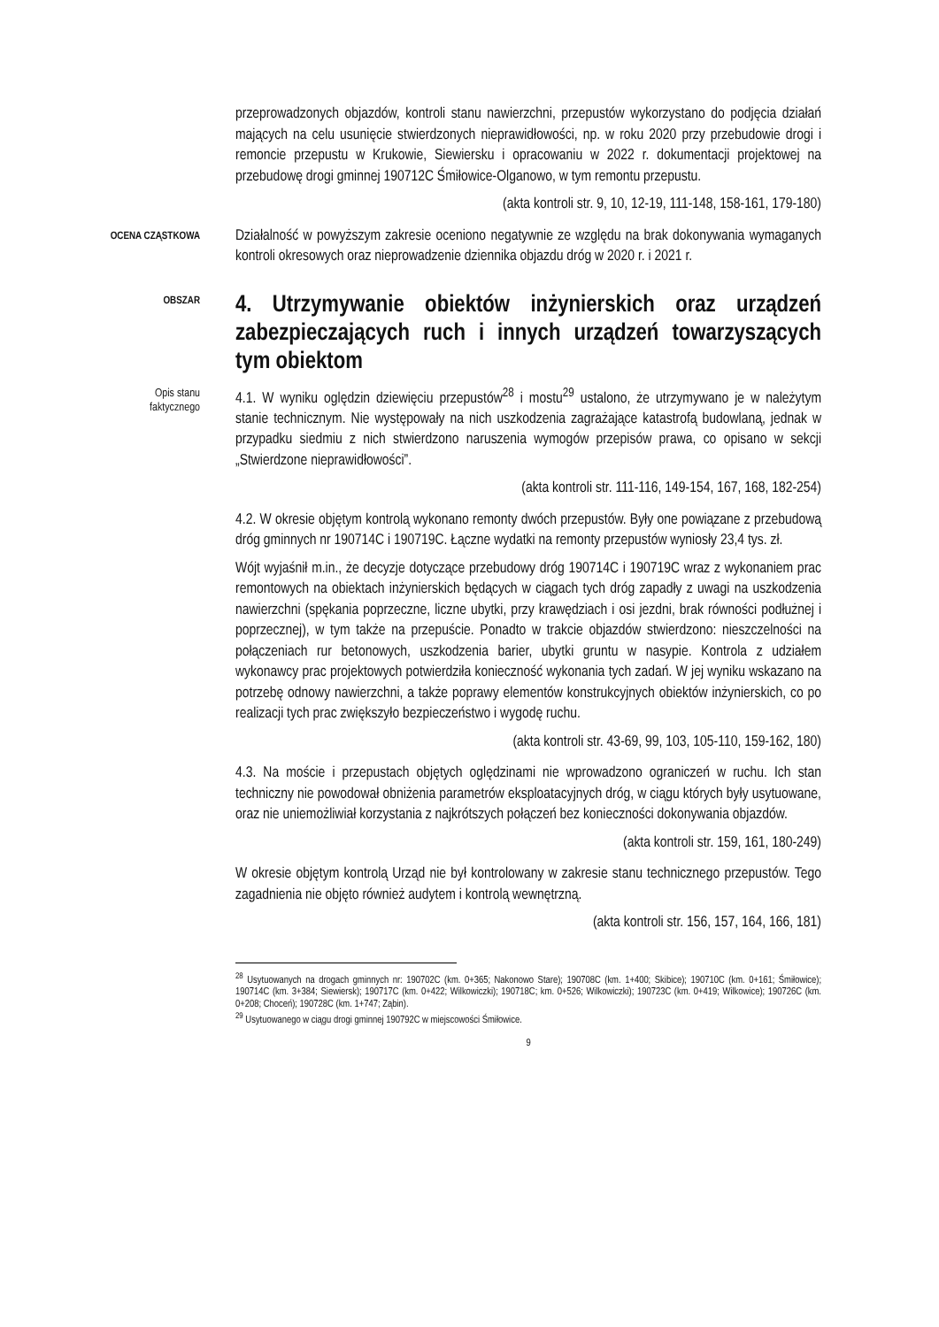przeprowadzonych objazdów, kontroli stanu nawierzchni, przepustów wykorzystano do podjęcia działań mających na celu usunięcie stwierdzonych nieprawidłowości, np. w roku 2020 przy przebudowie drogi i remoncie przepustu w Krukowie, Siewiersku i opracowaniu w 2022 r. dokumentacji projektowej na przebudowę drogi gminnej 190712C Śmiłowice-Olganowo, w tym remontu przepustu.
(akta kontroli str. 9, 10, 12-19, 111-148, 158-161, 179-180)
OCENA CZĄSTKOWA
Działalność w powyższym zakresie oceniono negatywnie ze względu na brak dokonywania wymaganych kontroli okresowych oraz nieprowadzenie dziennika objazdu dróg w 2020 r. i 2021 r.
OBSZAR
4. Utrzymywanie obiektów inżynierskich oraz urządzeń zabezpieczających ruch i innych urządzeń towarzyszących tym obiektom
Opis stanu
faktycznego
4.1. W wyniku oględzin dziewięciu przepustów<sup>28</sup> i mostu<sup>29</sup> ustalono, że utrzymywano je w należytym stanie technicznym. Nie występowały na nich uszkodzenia zagrażające katastrofą budowlaną, jednak w przypadku siedmiu z nich stwierdzono naruszenia wymogów przepisów prawa, co opisano w sekcji „Stwierdzone nieprawidłowości”.
(akta kontroli str. 111-116, 149-154, 167, 168, 182-254)
4.2. W okresie objętym kontrolą wykonano remonty dwóch przepustów. Były one powiązane z przebudową dróg gminnych nr 190714C i 190719C. Łączne wydatki na remonty przepustów wyniosły 23,4 tys. zł.
Wójt wyjaśnił m.in., że decyzje dotyczące przebudowy dróg 190714C i 190719C wraz z wykonaniem prac remontowych na obiektach inżynierskich będących w ciągach tych dróg zapadły z uwagi na uszkodzenia nawierzchni (spękania poprzeczne, liczne ubytki, przy krawędziach i osi jezdni, brak równości podłużnej i poprzecznej), w tym także na przepuście. Ponadto w trakcie objazdów stwierdzono: nieszczelności na połączeniach rur betonowych, uszkodzenia barier, ubytki gruntu w nasypie. Kontrola z udziałem wykonawcy prac projektowych potwierdziła konieczność wykonania tych zadań. W jej wyniku wskazano na potrzebę odnowy nawierzchni, a także poprawy elementów konstrukcyjnych obiektów inżynierskich, co po realizacji tych prac zwiększyło bezpieczeństwo i wygodę ruchu.
(akta kontroli str. 43-69, 99, 103, 105-110, 159-162, 180)
4.3. Na moście i przepustach objętych oględzinami nie wprowadzono ograniczeń w ruchu. Ich stan techniczny nie powodował obniżenia parametrów eksploatacyjnych dróg, w ciągu których były usytuowane, oraz nie uniemożliwiał korzystania z najkrótszych połączeń bez konieczności dokonywania objazdów.
(akta kontroli str. 159, 161, 180-249)
W okresie objętym kontrolą Urząd nie był kontrolowany w zakresie stanu technicznego przepustów. Tego zagadnienia nie objęto również audytem i kontrolą wewnętrzną.
(akta kontroli str. 156, 157, 164, 166, 181)
<sup>28</sup> Usytuowanych na drogach gminnych nr: 190702C (km. 0+365; Nakonowo Stare); 190708C (km. 1+400; Skibice); 190710C (km. 0+161; Śmiłowice); 190714C (km. 3+384; Siewiersk); 190717C (km. 0+422; Wilkowiczki); 190718C; km. 0+526; Wilkowiczki); 190723C (km. 0+419; Wilkowice); 190726C (km. 0+208; Choceń); 190728C (km. 1+747; Ząbin).
<sup>29</sup> Usytuowanego w ciągu drogi gminnej 190792C w miejscowości Śmiłowice.
9